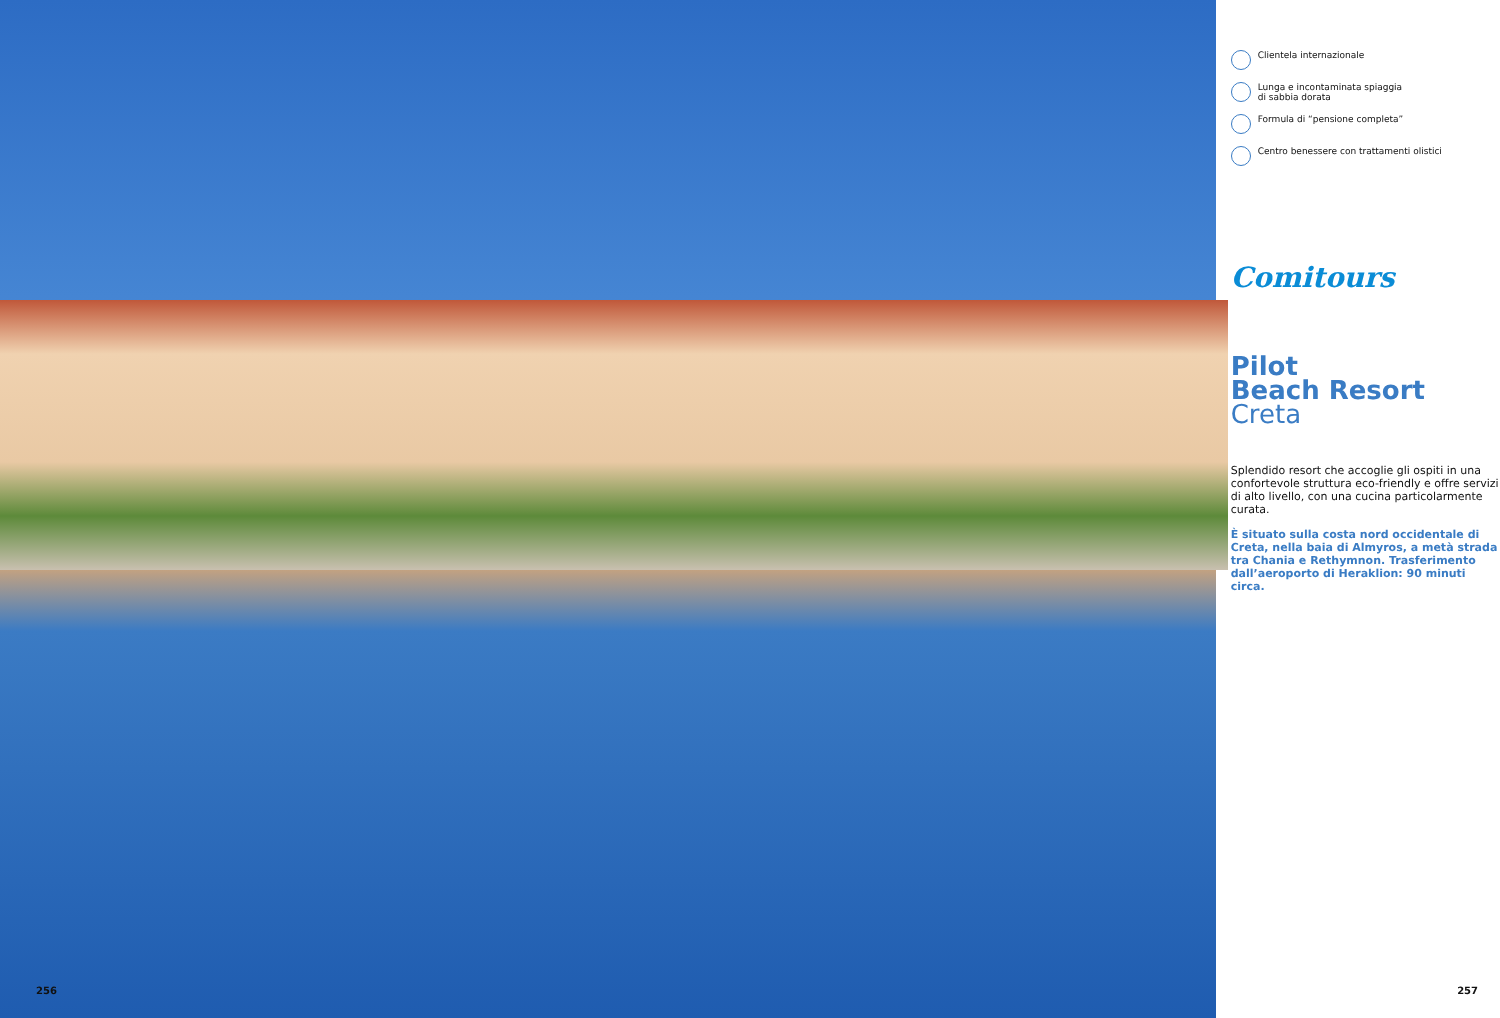256
Clientela internazionale
Lunga e incontaminata spiaggia
di sabbia dorata
Formula di “pensione completa”
Centro benessere con trattamenti olistici
Comitours
Pilot
Beach Resort
Creta
Splendido resort che accoglie gli ospiti in una confortevole struttura eco-friendly e offre servizi di alto livello, con una cucina particolarmente curata.
È situato sulla costa nord occidentale di Creta, nella baia di Almyros, a metà strada tra Chania e Rethymnon. Trasferimento dall’aeroporto di Heraklion: 90 minuti circa.
257